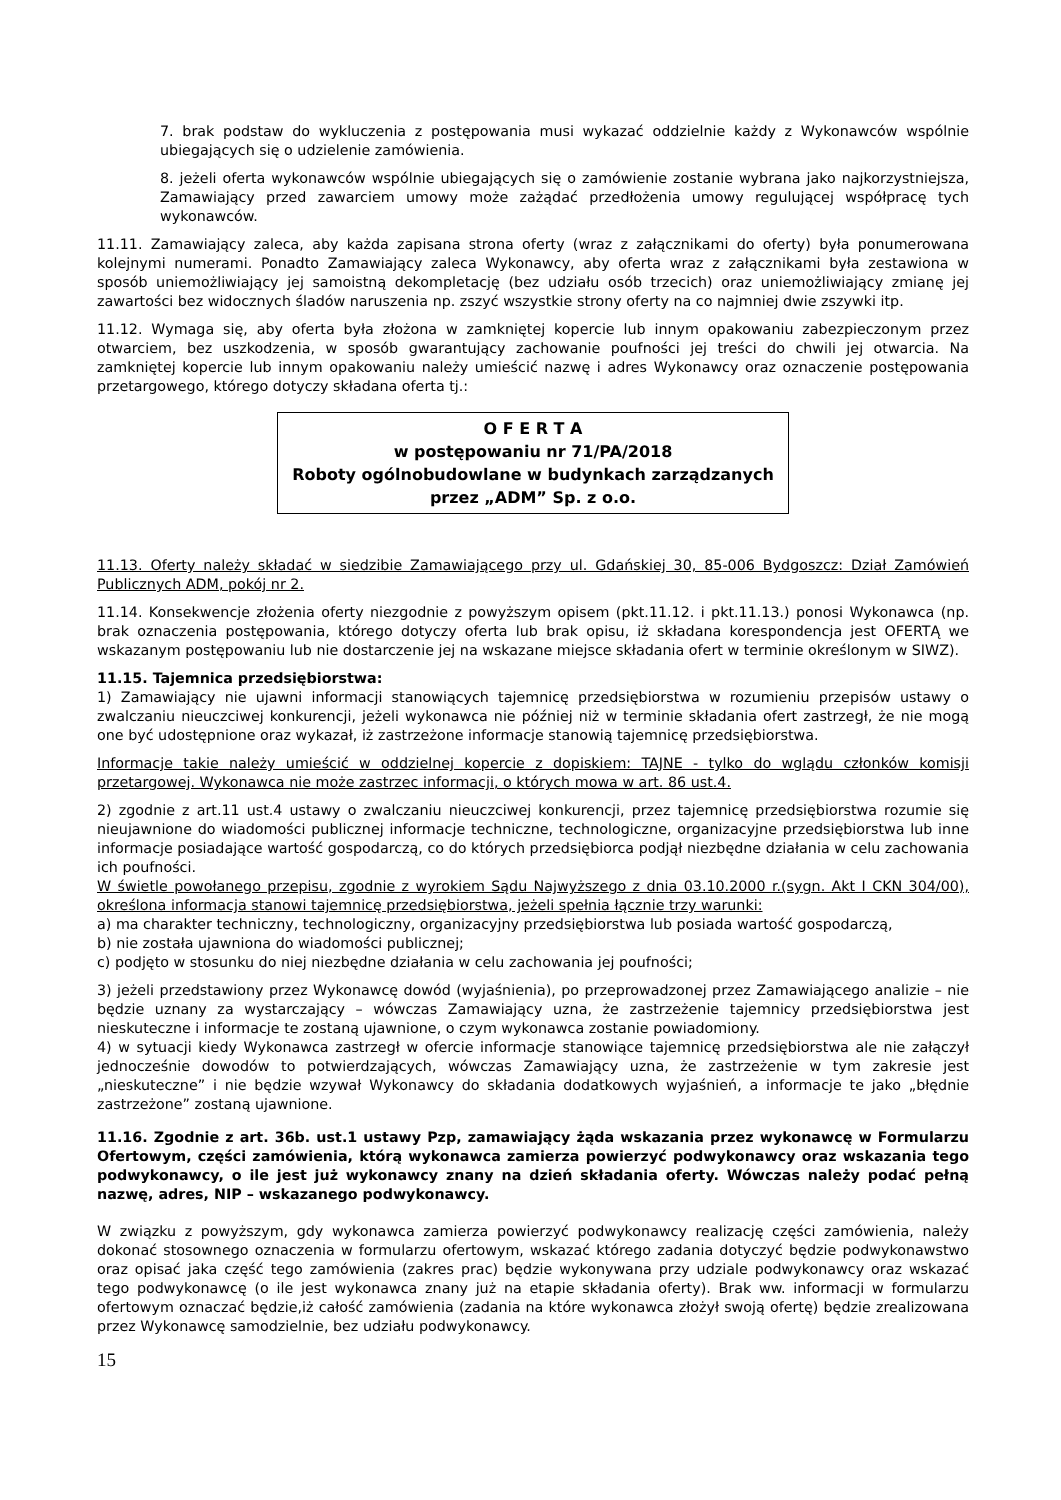7. brak podstaw do wykluczenia z postępowania musi wykazać oddzielnie każdy z Wykonawców wspólnie ubiegających się o udzielenie zamówienia.
8. jeżeli oferta wykonawców wspólnie ubiegających się o zamówienie zostanie wybrana jako najkorzystniejsza, Zamawiający przed zawarciem umowy może zażądać przedłożenia umowy regulującej współpracę tych wykonawców.
11.11. Zamawiający zaleca, aby każda zapisana strona oferty (wraz z załącznikami do oferty) była ponumerowana kolejnymi numerami. Ponadto Zamawiający zaleca Wykonawcy, aby oferta wraz z załącznikami była zestawiona w sposób uniemożliwiający jej samoistną dekompletację (bez udziału osób trzecich) oraz uniemożliwiający zmianę jej zawartości bez widocznych śladów naruszenia np. zszyć wszystkie strony oferty na co najmniej dwie zszywki itp.
11.12. Wymaga się, aby oferta była złożona w zamkniętej kopercie lub innym opakowaniu zabezpieczonym przez otwarciem, bez uszkodzenia, w sposób gwarantujący zachowanie poufności jej treści do chwili jej otwarcia. Na zamkniętej kopercie lub innym opakowaniu należy umieścić nazwę i adres Wykonawcy oraz oznaczenie postępowania przetargowego, którego dotyczy składana oferta tj.:
O F E R T A
w postępowaniu nr 71/PA/2018
Roboty ogólnobudowlane w budynkach zarządzanych
przez „ADM” Sp. z o.o.
11.13. Oferty należy składać w siedzibie Zamawiającego przy ul. Gdańskiej 30, 85-006 Bydgoszcz: Dział Zamówień Publicznych ADM, pokój nr 2.
11.14. Konsekwencje złożenia oferty niezgodnie z powyższym opisem (pkt.11.12. i pkt.11.13.) ponosi Wykonawca (np. brak oznaczenia postępowania, którego dotyczy oferta lub brak opisu, iż składana korespondencja jest OFERTĄ we wskazanym postępowaniu lub nie dostarczenie jej na wskazane miejsce składania ofert w terminie określonym w SIWZ).
11.15. Tajemnica przedsiębiorstwa:
1) Zamawiający nie ujawni informacji stanowiących tajemnicę przedsiębiorstwa w rozumieniu przepisów ustawy o zwalczaniu nieuczciwej konkurencji, jeżeli wykonawca nie później niż w terminie składania ofert zastrzegł, że nie mogą one być udostępnione oraz wykazał, iż zastrzeżone informacje stanowią tajemnicę przedsiębiorstwa.
Informacje takie należy umieścić w oddzielnej kopercie z dopiskiem: TAJNE - tylko do wglądu członków komisji przetargowej. Wykonawca nie może zastrzec informacji, o których mowa w art. 86 ust.4.
2) zgodnie z art.11 ust.4 ustawy o zwalczaniu nieuczciwej konkurencji, przez tajemnicę przedsiębiorstwa rozumie się nieujawnione do wiadomości publicznej informacje techniczne, technologiczne, organizacyjne przedsiębiorstwa lub inne informacje posiadające wartość gospodarczą, co do których przedsiębiorca podjął niezbędne działania w celu zachowania ich poufności.
W świetle powołanego przepisu, zgodnie z wyrokiem Sądu Najwyższego z dnia 03.10.2000 r.(sygn. Akt I CKN 304/00), określona informacja stanowi tajemnicę przedsiębiorstwa, jeżeli spełnia łącznie trzy warunki:
a) ma charakter techniczny, technologiczny, organizacyjny przedsiębiorstwa lub posiada wartość gospodarczą,
b) nie została ujawniona do wiadomości publicznej;
c) podjęto w stosunku do niej niezbędne działania w celu zachowania jej poufności;
3) jeżeli przedstawiony przez Wykonawcę dowód (wyjaśnienia), po przeprowadzonej przez Zamawiającego analizie – nie będzie uznany za wystarczający – wówczas Zamawiający uzna, że zastrzeżenie tajemnicy przedsiębiorstwa jest nieskuteczne i informacje te zostaną ujawnione, o czym wykonawca zostanie powiadomiony.
4) w sytuacji kiedy Wykonawca zastrzegł w ofercie informacje stanowiące tajemnicę przedsiębiorstwa ale nie załączył jednocześnie dowodów to potwierdzających, wówczas Zamawiający uzna, że zastrzeżenie w tym zakresie jest „nieskuteczne” i nie będzie wzywał Wykonawcy do składania dodatkowych wyjaśnień, a informacje te jako „błędnie zastrzeżone” zostaną ujawnione.
11.16. Zgodnie z art. 36b. ust.1 ustawy Pzp, zamawiający żąda wskazania przez wykonawcę w Formularzu Ofertowym, części zamówienia, którą wykonawca zamierza powierzyć podwykonawcy oraz wskazania tego podwykonawcy, o ile jest już wykonawcy znany na dzień składania oferty. Wówczas należy podać pełną nazwę, adres, NIP – wskazanego podwykonawcy.
W związku z powyższym, gdy wykonawca zamierza powierzyć podwykonawcy realizację części zamówienia, należy dokonać stosownego oznaczenia w formularzu ofertowym, wskazać którego zadania dotyczyć będzie podwykonawstwo oraz opisać jaka część tego zamówienia (zakres prac) będzie wykonywana przy udziale podwykonawcy oraz wskazać tego podwykonawcę (o ile jest wykonawca znany już na etapie składania oferty). Brak ww. informacji w formularzu ofertowym oznaczać będzie,iż całość zamówienia (zadania na które wykonawca złożył swoją ofertę) będzie zrealizowana przez Wykonawcę samodzielnie, bez udziału podwykonawcy.
15